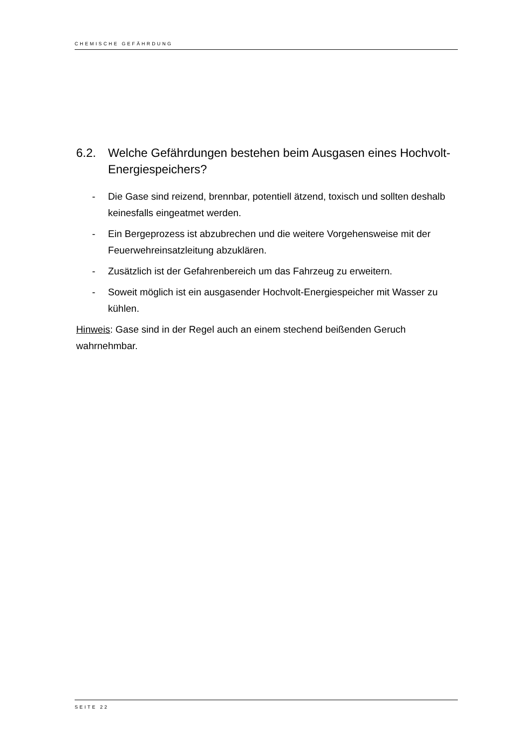CHEMISCHE GEFÄHRDUNG
6.2. Welche Gefährdungen bestehen beim Ausgasen eines Hochvolt-Energiespeichers?
- Die Gase sind reizend, brennbar, potentiell ätzend, toxisch und sollten deshalb keinesfalls eingeatmet werden.
- Ein Bergeprozess ist abzubrechen und die weitere Vorgehensweise mit der Feuerwehreinsatzleitung abzuklären.
- Zusätzlich ist der Gefahrenbereich um das Fahrzeug zu erweitern.
- Soweit möglich ist ein ausgasender Hochvolt-Energiespeicher mit Wasser zu kühlen.
Hinweis: Gase sind in der Regel auch an einem stechend beißenden Geruch wahrnehmbar.
SEITE 22